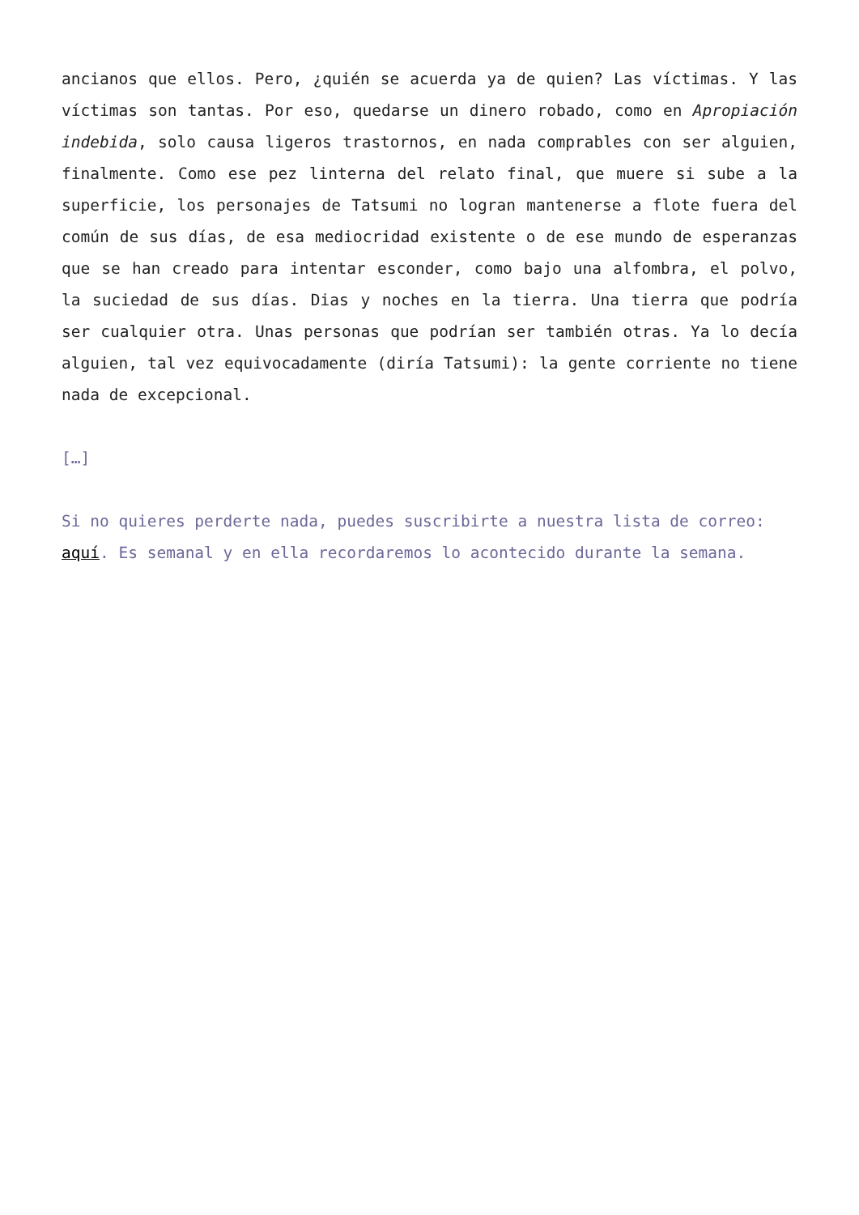ancianos que ellos. Pero, ¿quién se acuerda ya de quien? Las víctimas. Y las víctimas son tantas. Por eso, quedarse un dinero robado, como en Apropiación indebida, solo causa ligeros trastornos, en nada comprables con ser alguien, finalmente. Como ese pez linterna del relato final, que muere si sube a la superficie, los personajes de Tatsumi no logran mantenerse a flote fuera del común de sus días, de esa mediocridad existente o de ese mundo de esperanzas que se han creado para intentar esconder, como bajo una alfombra, el polvo, la suciedad de sus días. Dias y noches en la tierra. Una tierra que podría ser cualquier otra. Unas personas que podrían ser también otras. Ya lo decía alguien, tal vez equivocadamente (diría Tatsumi): la gente corriente no tiene nada de excepcional.
[…]
Si no quieres perderte nada, puedes suscribirte a nuestra lista de correo: aquí. Es semanal y en ella recordaremos lo acontecido durante la semana.